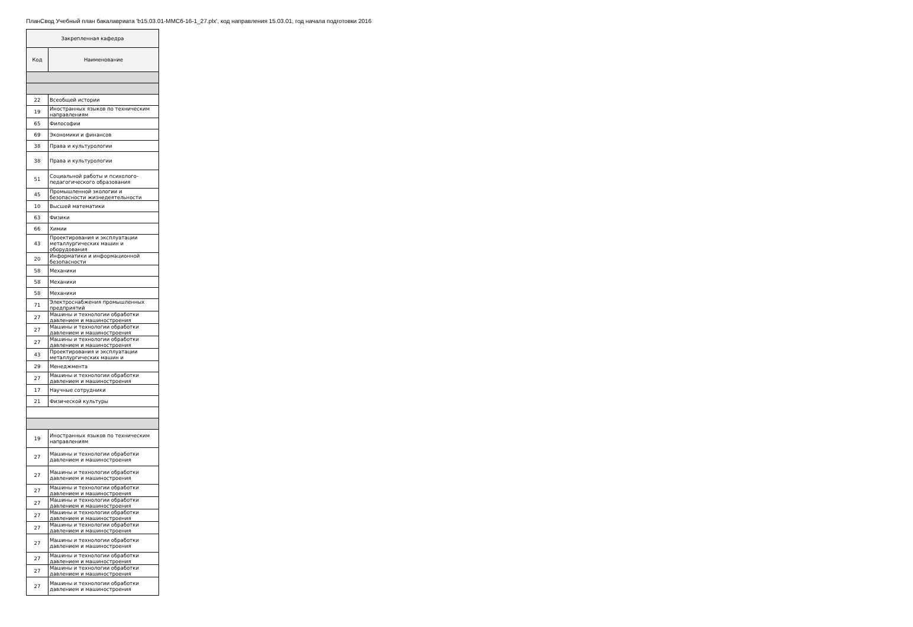ПланСвод Учебный план бакалавриата 'b15.03.01-ММСб-16-1_27.plx', код направления 15.03.01, год начала подготовки 2016
| Закрепленная кафедра | |
| --- | --- |
| Код | Наименование |
| 22 | Всеобщей истории |
| 19 | Иностранных языков по техническим направлениям |
| 65 | Философии |
| 69 | Экономики и финансов |
| 38 | Права и культурологии |
| 38 | Права и культурологии |
| 51 | Социальной работы и психолого-педагогического образования |
| 45 | Промышленной экологии и безопасности жизнедеятельности |
| 10 | Высшей математики |
| 63 | Физики |
| 66 | Химии |
| 43 | Проектирования и эксплуатации металлургических машин и оборудования |
| 20 | Информатики и информационной безопасности |
| 58 | Механики |
| 58 | Механики |
| 58 | Механики |
| 71 | Электроснабжения промышленных предприятий |
| 27 | Машины и технологии обработки давлением и машиностроения |
| 27 | Машины и технологии обработки давлением и машиностроения |
| 27 | Машины и технологии обработки давлением и машиностроения |
| 43 | Проектирования и эксплуатации металлургических машин и |
| 29 | Менеджмента |
| 27 | Машины и технологии обработки давлением и машиностроения |
| 17 | Научные сотрудники |
| 21 | Физической культуры |
| 19 | Иностранных языков по техническим направлениям |
| 27 | Машины и технологии обработки давлением и машиностроения |
| 27 | Машины и технологии обработки давлением и машиностроения |
| 27 | Машины и технологии обработки давлением и машиностроения |
| 27 | Машины и технологии обработки давлением и машиностроения |
| 27 | Машины и технологии обработки давлением и машиностроения |
| 27 | Машины и технологии обработки давлением и машиностроения |
| 27 | Машины и технологии обработки давлением и машиностроения |
| 27 | Машины и технологии обработки давлением и машиностроения |
| 27 | Машины и технологии обработки давлением и машиностроения |
| 27 | Машины и технологии обработки давлением и машиностроения |